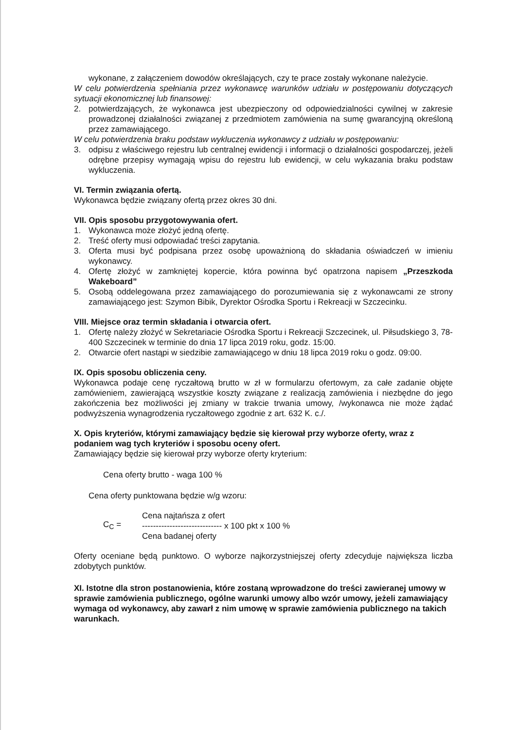wykonane, z załączeniem dowodów określających, czy te prace zostały wykonane należycie.
W celu potwierdzenia spełniania przez wykonawcę warunków udziału w postępowaniu dotyczących sytuacji ekonomicznej lub finansowej:
2. potwierdzających, że wykonawca jest ubezpieczony od odpowiedzialności cywilnej w zakresie prowadzonej działalności związanej z przedmiotem zamówienia na sumę gwarancyjną określoną przez zamawiającego.
W celu potwierdzenia braku podstaw wykluczenia wykonawcy z udziału w postępowaniu:
3. odpisu z właściwego rejestru lub centralnej ewidencji i informacji o działalności gospodarczej, jeżeli odrębne przepisy wymagają wpisu do rejestru lub ewidencji, w celu wykazania braku podstaw wykluczenia.
VI. Termin związania ofertą.
Wykonawca będzie związany ofertą przez okres 30 dni.
VII. Opis sposobu przygotowywania ofert.
1. Wykonawca może złożyć jedną ofertę.
2. Treść oferty musi odpowiadać treści zapytania.
3. Oferta musi być podpisana przez osobę upoważnioną do składania oświadczeń w imieniu wykonawcy.
4. Ofertę złożyć w zamkniętej kopercie, która powinna być opatrzona napisem „Przeszkoda Wakeboard”
5. Osobą oddelegowana przez zamawiającego do porozumiewania się z wykonawcami ze strony zamawiającego jest: Szymon Bibik, Dyrektor Ośrodka Sportu i Rekreacji w Szczecinku.
VIII. Miejsce oraz termin składania i otwarcia ofert.
1. Ofertę należy złożyć w Sekretariacie Ośrodka Sportu i Rekreacji Szczecinek, ul. Piłsudskiego 3, 78-400 Szczecinek w terminie do dnia 17 lipca 2019 roku, godz. 15:00.
2. Otwarcie ofert nastąpi w siedzibie zamawiającego w dniu 18 lipca 2019 roku o godz. 09:00.
IX. Opis sposobu obliczenia ceny.
Wykonawca podaje cenę ryczałtową brutto w zł w formularzu ofertowym, za całe zadanie objęte zamówieniem, zawierającą wszystkie koszty związane z realizacją zamówienia i niezbędne do jego zakończenia bez możliwości jej zmiany w trakcie trwania umowy, /wykonawca nie może żądać podwyższenia wynagrodzenia ryczałtowego zgodnie z art. 632 K. c./.
X. Opis kryteriów, którymi zamawiający będzie się kierował przy wyborze oferty, wraz z podaniem wag tych kryteriów i sposobu oceny ofert.
Zamawiający będzie się kierował przy wyborze oferty kryterium:
Cena oferty brutto - waga 100 %
Cena oferty punktowana będzie w/g wzoru:
C<sub>C</sub> = Cena najtańsza z ofert
----------------------------- x 100 pkt x 100 %
Cena badanej oferty
Oferty oceniane będą punktowo. O wyborze najkorzystniejszej oferty zdecyduje największa liczba zdobytych punktów.
XI. Istotne dla stron postanowienia, które zostaną wprowadzone do treści zawieranej umowy w sprawie zamówienia publicznego, ogólne warunki umowy albo wzór umowy, jeżeli zamawiający wymaga od wykonawcy, aby zawarł z nim umowę w sprawie zamówienia publicznego na takich warunkach.